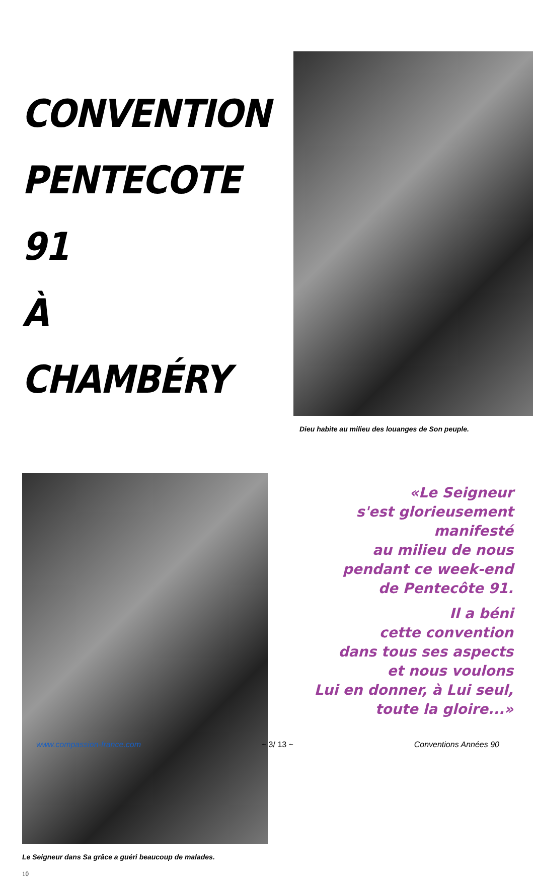CONVENTION
PENTECOTE 91
À CHAMBÉRY
Le Seigneur dans Sa grâce a guéri beaucoup de malades.
10
Dieu habite au milieu des louanges de Son peuple.
«Le Seigneur
s'est glorieusement
manifesté
au milieu de nous
pendant ce week-end
de Pentecôte 91.
Il a béni
cette convention
dans tous ses aspects
et nous voulons
Lui en donner, à Lui seul,
toute la gloire...»
www.compassion-france.com ~ 3/ 13 ~ Conventions Années 90